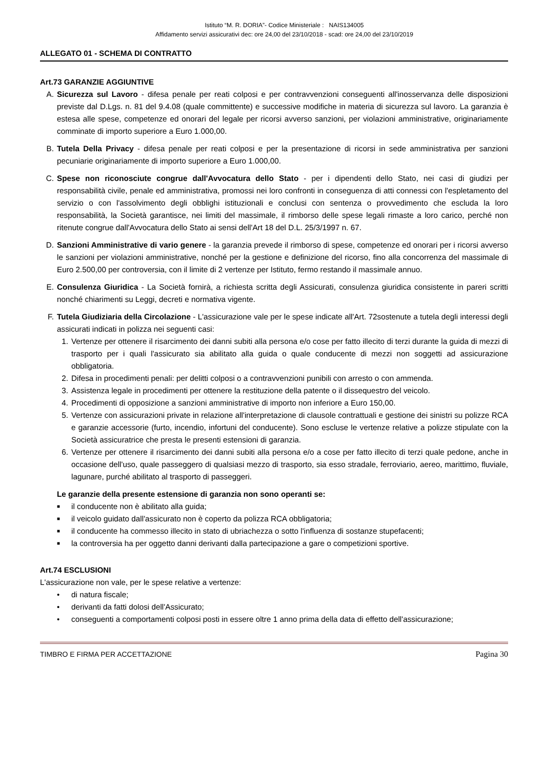Istituto “M. R. DORIA”- Codice Ministeriale : NAIS134005
Affidamento servizi assicurativi dec: ore 24,00 del 23/10/2018 - scad: ore 24,00 del 23/10/2019
ALLEGATO 01 - SCHEMA DI CONTRATTO
Art.73 GARANZIE AGGIUNTIVE
A. Sicurezza sul Lavoro - difesa penale per reati colposi e per contravvenzioni conseguenti all'inosservanza delle disposizioni previste dal D.Lgs. n. 81 del 9.4.08 (quale committente) e successive modifiche in materia di sicurezza sul lavoro. La garanzia è estesa alle spese, competenze ed onorari del legale per ricorsi avverso sanzioni, per violazioni amministrative, originariamente comminate di importo superiore a Euro 1.000,00.
B. Tutela Della Privacy - difesa penale per reati colposi e per la presentazione di ricorsi in sede amministrativa per sanzioni pecuniarie originariamente di importo superiore a Euro 1.000,00.
C. Spese non riconosciute congrue dall'Avvocatura dello Stato - per i dipendenti dello Stato, nei casi di giudizi per responsabilità civile, penale ed amministrativa, promossi nei loro confronti in conseguenza di atti connessi con l'espletamento del servizio o con l'assolvimento degli obblighi istituzionali e conclusi con sentenza o provvedimento che escluda la loro responsabilità, la Società garantisce, nei limiti del massimale, il rimborso delle spese legali rimaste a loro carico, perché non ritenute congrue dall'Avvocatura dello Stato ai sensi dell'Art 18 del D.L. 25/3/1997 n. 67.
D. Sanzioni Amministrative di vario genere - la garanzia prevede il rimborso di spese, competenze ed onorari per i ricorsi avverso le sanzioni per violazioni amministrative, nonché per la gestione e definizione del ricorso, fino alla concorrenza del massimale di Euro 2.500,00 per controversia, con il limite di 2 vertenze per Istituto, fermo restando il massimale annuo.
E. Consulenza Giuridica - La Società fornirà, a richiesta scritta degli Assicurati, consulenza giuridica consistente in pareri scritti nonché chiarimenti su Leggi, decreti e normativa vigente.
F. Tutela Giudiziaria della Circolazione - L'assicurazione vale per le spese indicate all'Art. 72sostenute a tutela degli interessi degli assicurati indicati in polizza nei seguenti casi:
1. Vertenze per ottenere il risarcimento dei danni subiti alla persona e/o cose per fatto illecito di terzi durante la guida di mezzi di trasporto per i quali l'assicurato sia abilitato alla guida o quale conducente di mezzi non soggetti ad assicurazione obbligatoria.
2. Difesa in procedimenti penali: per delitti colposi o a contravvenzioni punibili con arresto o con ammenda.
3. Assistenza legale in procedimenti per ottenere la restituzione della patente o il dissequestro del veicolo.
4. Procedimenti di opposizione a sanzioni amministrative di importo non inferiore a Euro 150,00.
5. Vertenze con assicurazioni private in relazione all'interpretazione di clausole contrattuali e gestione dei sinistri su polizze RCA e garanzie accessorie (furto, incendio, infortuni del conducente). Sono escluse le vertenze relative a polizze stipulate con la Società assicuratrice che presta le presenti estensioni di garanzia.
6. Vertenze per ottenere il risarcimento dei danni subiti alla persona e/o a cose per fatto illecito di terzi quale pedone, anche in occasione dell'uso, quale passeggero di qualsiasi mezzo di trasporto, sia esso stradale, ferroviario, aereo, marittimo, fluviale, lagunare, purché abilitato al trasporto di passeggeri.
Le garanzie della presente estensione di garanzia non sono operanti se:
■
il conducente non è abilitato alla guida;
■
il veicolo guidato dall'assicurato non è coperto da polizza RCA obbligatoria;
■
il conducente ha commesso illecito in stato di ubriachezza o sotto l'influenza di sostanze stupefacenti;
■
la controversia ha per oggetto danni derivanti dalla partecipazione a gare o competizioni sportive.
Art.74 ESCLUSIONI
L'assicurazione non vale, per le spese relative a vertenze:
• di natura fiscale;
• derivanti da fatti dolosi dell'Assicurato;
• conseguenti a comportamenti colposi posti in essere oltre 1 anno prima della data di effetto dell'assicurazione;
TIMBRO E FIRMA PER ACCETTAZIONE Pagina 30